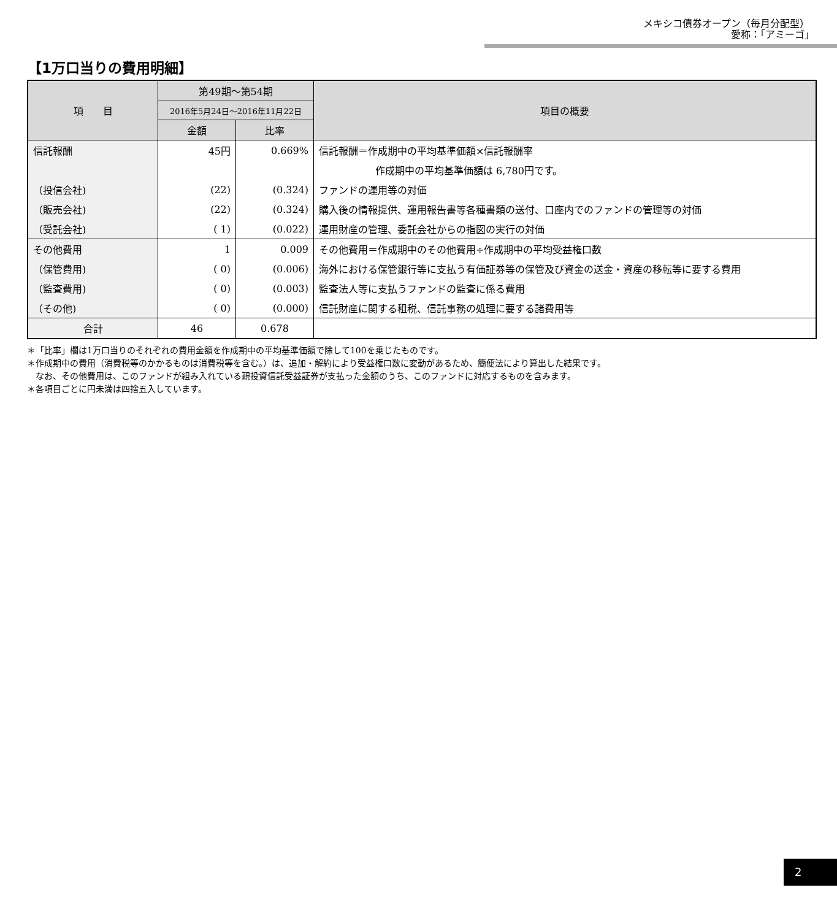メキシコ債券オープン（毎月分配型）
愛称：｢アミーゴ｣
【1万口当りの費用明細】
| 項 目 | 第49期～第54期 | | 項目の概要 |
| --- | --- | --- | --- |
| | 2016年5月24日～2016年11月22日 | | |
| | 金額 | 比率 | |
| 信託報酬 | 45円 | 0.669% | 信託報酬＝作成期中の平均基準価額×信託報酬率 |
| | | | 作成期中の平均基準価額は 6,780円です。 |
| （投信会社) | (22) | (0.324) | ファンドの運用等の対価 |
| （販売会社) | (22) | (0.324) | 購入後の情報提供、運用報告書等各種書類の送付、口座内でのファンドの管理等の対価 |
| （受託会社) | ( 1) | (0.022) | 運用財産の管理、委託会社からの指図の実行の対価 |
| その他費用 | 1 | 0.009 | その他費用＝作成期中のその他費用÷作成期中の平均受益権口数 |
| （保管費用) | ( 0) | (0.006) | 海外における保管銀行等に支払う有価証券等の保管及び資金の送金・資産の移転等に要する費用 |
| （監査費用) | ( 0) | (0.003) | 監査法人等に支払うファンドの監査に係る費用 |
| （その他) | ( 0) | (0.000) | 信託財産に関する租税、信託事務の処理に要する諸費用等 |
| 合計 | 46 | 0.678 | |
＊「比率」欄は1万口当りのそれぞれの費用金額を作成期中の平均基準価額で除して100を乗じたものです。
＊作成期中の費用（消費税等のかかるものは消費税等を含む。）は、追加・解約により受益権口数に変動があるため、簡便法により算出した結果です。
　なお、その他費用は、このファンドが組み入れている親投資信託受益証券が支払った金額のうち、このファンドに対応するものを含みます。
＊各項目ごとに円未満は四捨五入しています。
2